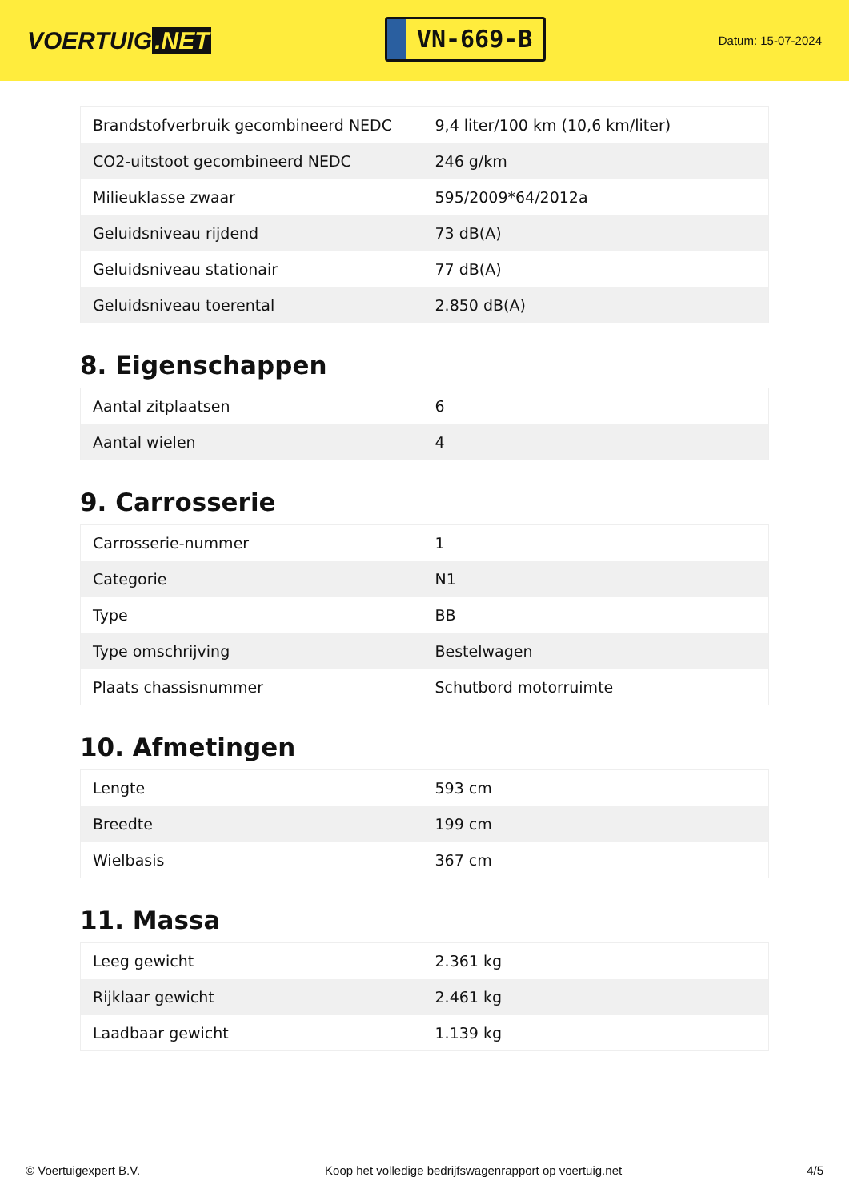VOERTUIG.NET
VN-669-B
Datum: 15-07-2024
| Brandstofverbruik gecombineerd NEDC | 9,4 liter/100 km (10,6 km/liter) |
| CO2-uitstoot gecombineerd NEDC | 246 g/km |
| Milieuklasse zwaar | 595/2009*64/2012a |
| Geluidsniveau rijdend | 73 dB(A) |
| Geluidsniveau stationair | 77 dB(A) |
| Geluidsniveau toerental | 2.850 dB(A) |
8. Eigenschappen
| Aantal zitplaatsen | 6 |
| Aantal wielen | 4 |
9. Carrosserie
| Carrosserie-nummer | 1 |
| Categorie | N1 |
| Type | BB |
| Type omschrijving | Bestelwagen |
| Plaats chassisnummer | Schutbord motorruimte |
10. Afmetingen
| Lengte | 593 cm |
| Breedte | 199 cm |
| Wielbasis | 367 cm |
11. Massa
| Leeg gewicht | 2.361 kg |
| Rijklaar gewicht | 2.461 kg |
| Laadbaar gewicht | 1.139 kg |
© Voertuigexpert B.V. Koop het volledige bedrijfswagenrapport op voertuig.net 4/5